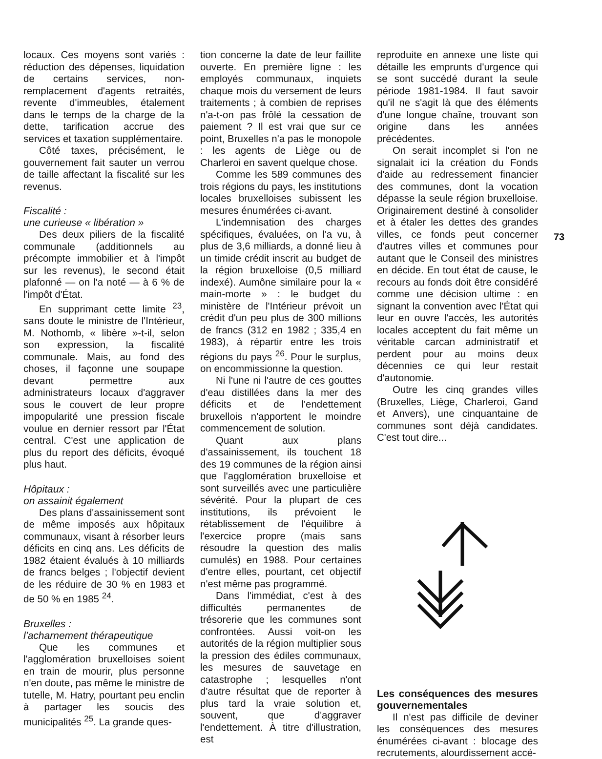locaux. Ces moyens sont variés : réduction des dépenses, liquidation de certains services, non-remplacement d'agents retraités, revente d'immeubles, étalement dans le temps de la charge de la dette, tarification accrue des services et taxation supplémentaire.
Côté taxes, précisément, le gouvernement fait sauter un verrou de taille affectant la fiscalité sur les revenus.
Fiscalité :
une curieuse « libération »
Des deux piliers de la fiscalité communale (additionnels au précompte immobilier et à l'impôt sur les revenus), le second était plafonné — on l'a noté — à 6 % de l'impôt d'État.
En supprimant cette limite <sup>23</sup>, sans doute le ministre de l'Intérieur, M. Nothomb, « libère »-t-il, selon son expression, la fiscalité communale. Mais, au fond des choses, il façonne une soupape devant permettre aux administrateurs locaux d'aggraver sous le couvert de leur propre impopularité une pression fiscale voulue en dernier ressort par l'État central. C'est une application de plus du report des déficits, évoqué plus haut.
Hôpitaux :
on assainit également
Des plans d'assainissement sont de même imposés aux hôpitaux communaux, visant à résorber leurs déficits en cinq ans. Les déficits de 1982 étaient évalués à 10 milliards de francs belges ; l'objectif devient de les réduire de 30 % en 1983 et de 50 % en 1985 <sup>24</sup>.
Bruxelles :
l'acharnement thérapeutique
Que les communes et l'agglomération bruxelloises soient en train de mourir, plus personne n'en doute, pas même le ministre de tutelle, M. Hatry, pourtant peu enclin à partager les soucis des municipalités <sup>25</sup>. La grande ques-
tion concerne la date de leur faillite ouverte. En première ligne : les employés communaux, inquiets chaque mois du versement de leurs traitements ; à combien de reprises n'a-t-on pas frôlé la cessation de paiement ? Il est vrai que sur ce point, Bruxelles n'a pas le monopole : les agents de Liège ou de Charleroi en savent quelque chose.
Comme les 589 communes des trois régions du pays, les institutions locales bruxelloises subissent les mesures énumérées ci-avant.
L'indemnisation des charges spécifiques, évaluées, on l'a vu, à plus de 3,6 milliards, a donné lieu à un timide crédit inscrit au budget de la région bruxelloise (0,5 milliard indexé). Aumône similaire pour la « main-morte » : le budget du ministère de l'Intérieur prévoit un crédit d'un peu plus de 300 millions de francs (312 en 1982 ; 335,4 en 1983), à répartir entre les trois régions du pays <sup>26</sup>. Pour le surplus, on encommissionne la question.
Ni l'une ni l'autre de ces gouttes d'eau distillées dans la mer des déficits et de l'endettement bruxellois n'apportent le moindre commencement de solution.
Quant aux plans d'assainissement, ils touchent 18 des 19 communes de la région ainsi que l'agglomération bruxelloise et sont surveillés avec une particulière sévérité. Pour la plupart de ces institutions, ils prévoient le rétablissement de l'équilibre à l'exercice propre (mais sans résoudre la question des malis cumulés) en 1988. Pour certaines d'entre elles, pourtant, cet objectif n'est même pas programmé.
Dans l'immédiat, c'est à des difficultés permanentes de trésorerie que les communes sont confrontées. Aussi voit-on les autorités de la région multiplier sous la pression des édiles communaux, les mesures de sauvetage en catastrophe ; lesquelles n'ont d'autre résultat que de reporter à plus tard la vraie solution et, souvent, que d'aggraver l'endettement. À titre d'illustration, est
reproduite en annexe une liste qui détaille les emprunts d'urgence qui se sont succédé durant la seule période 1981-1984. Il faut savoir qu'il ne s'agit là que des éléments d'une longue chaîne, trouvant son origine dans les années précédentes.
On serait incomplet si l'on ne signalait ici la création du Fonds d'aide au redressement financier des communes, dont la vocation dépasse la seule région bruxelloise. Originairement destiné à consolider et à étaler les dettes des grandes villes, ce fonds peut concerner d'autres villes et communes pour autant que le Conseil des ministres en décide. En tout état de cause, le recours au fonds doit être considéré comme une décision ultime : en signant la convention avec l'État qui leur en ouvre l'accès, les autorités locales acceptent du fait même un véritable carcan administratif et perdent pour au moins deux décennies ce qui leur restait d'autonomie.
Outre les cinq grandes villes (Bruxelles, Liège, Charleroi, Gand et Anvers), une cinquantaine de communes sont déjà candidates. C'est tout dire...
Les conséquences des mesures gouvernementales
Il n'est pas difficile de deviner les conséquences des mesures énumérées ci-avant : blocage des recrutements, alourdissement accé-
73